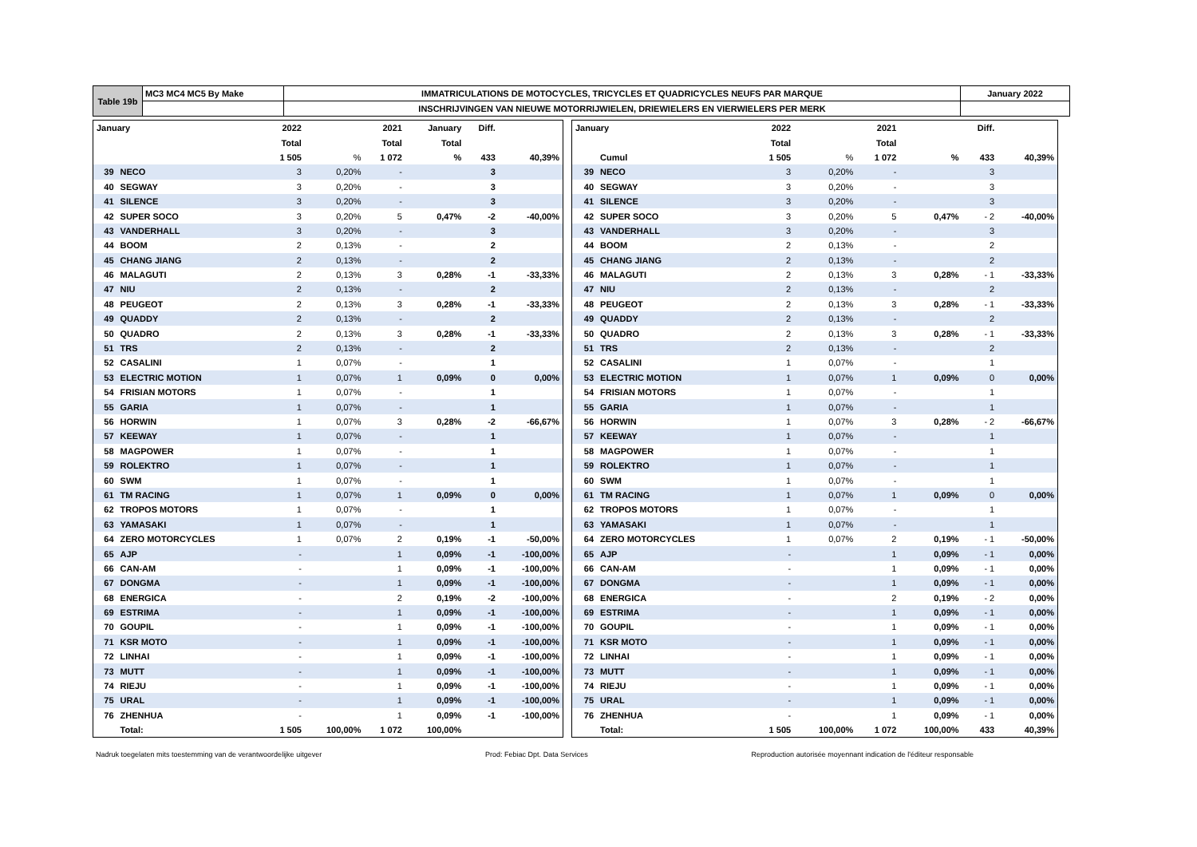| Table 19b | MC3 MC4 MC5 By Make | IMMATRICULATIONS DE MOTOCYCLES, TRICYCLES ET QUADRICYCLES NEUFS PAR MARQUE | January 2022 |
| | | INSCHRIJVINGEN VAN NIEUWE MOTORRIJWIELEN, DRIEWIELERS EN VIERWIELERS PER MERK | |
| January | | 2022 | | 2021 | January | Diff. | |
| --- | --- | --- | --- | --- | --- | --- | --- |
| | | Total | | Total | Total | | |
| | | 1 505 | % | 1 072 | % | 433 | 40,39% |
| 39 | NECO | 3 | 0,20% | - | | 3 | |
| 40 | SEGWAY | 3 | 0,20% | - | | 3 | |
| 41 | SILENCE | 3 | 0,20% | - | | 3 | |
| 42 | SUPER SOCO | 3 | 0,20% | 5 | 0,47% | -2 | -40,00% |
| 43 | VANDERHALL | 3 | 0,20% | - | | 3 | |
| 44 | BOOM | 2 | 0,13% | - | | 2 | |
| 45 | CHANG JIANG | 2 | 0,13% | - | | 2 | |
| 46 | MALAGUTI | 2 | 0,13% | 3 | 0,28% | -1 | -33,33% |
| 47 | NIU | 2 | 0,13% | - | | 2 | |
| 48 | PEUGEOT | 2 | 0,13% | 3 | 0,28% | -1 | -33,33% |
| 49 | QUADDY | 2 | 0,13% | - | | 2 | |
| 50 | QUADRO | 2 | 0,13% | 3 | 0,28% | -1 | -33,33% |
| 51 | TRS | 2 | 0,13% | - | | 2 | |
| 52 | CASALINI | 1 | 0,07% | - | | 1 | |
| 53 | ELECTRIC MOTION | 1 | 0,07% | 1 | 0,09% | 0 | 0,00% |
| 54 | FRISIAN MOTORS | 1 | 0,07% | - | | 1 | |
| 55 | GARIA | 1 | 0,07% | - | | 1 | |
| 56 | HORWIN | 1 | 0,07% | 3 | 0,28% | -2 | -66,67% |
| 57 | KEEWAY | 1 | 0,07% | - | | 1 | |
| 58 | MAGPOWER | 1 | 0,07% | - | | 1 | |
| 59 | ROLEKTRO | 1 | 0,07% | - | | 1 | |
| 60 | SWM | 1 | 0,07% | - | | 1 | |
| 61 | TM RACING | 1 | 0,07% | 1 | 0,09% | 0 | 0,00% |
| 62 | TROPOS MOTORS | 1 | 0,07% | - | | 1 | |
| 63 | YAMASAKI | 1 | 0,07% | - | | 1 | |
| 64 | ZERO MOTORCYCLES | 1 | 0,07% | 2 | 0,19% | -1 | -50,00% |
| 65 | AJP | - | | 1 | 0,09% | -1 | -100,00% |
| 66 | CAN-AM | - | | 1 | 0,09% | -1 | -100,00% |
| 67 | DONGMA | - | | 1 | 0,09% | -1 | -100,00% |
| 68 | ENERGICA | - | | 2 | 0,19% | -2 | -100,00% |
| 69 | ESTRIMA | - | | 1 | 0,09% | -1 | -100,00% |
| 70 | GOUPIL | - | | 1 | 0,09% | -1 | -100,00% |
| 71 | KSR MOTO | - | | 1 | 0,09% | -1 | -100,00% |
| 72 | LINHAI | - | | 1 | 0,09% | -1 | -100,00% |
| 73 | MUTT | - | | 1 | 0,09% | -1 | -100,00% |
| 74 | RIEJU | - | | 1 | 0,09% | -1 | -100,00% |
| 75 | URAL | - | | 1 | 0,09% | -1 | -100,00% |
| 76 | ZHENHUA | - | | 1 | 0,09% | -1 | -100,00% |
| | Total: | 1 505 | 100,00% | 1 072 | 100,00% | | |
| January | | 2022 | | 2021 | | Diff. | |
| --- | --- | --- | --- | --- | --- | --- | --- |
| | | Total | | Total | | | |
| | Cumul | 1 505 | % | 1 072 | % | 433 | 40,39% |
| 39 | NECO | 3 | 0,20% | - | | 3 | |
| 40 | SEGWAY | 3 | 0,20% | - | | 3 | |
| 41 | SILENCE | 3 | 0,20% | - | | 3 | |
| 42 | SUPER SOCO | 3 | 0,20% | 5 | 0,47% | - 2 | -40,00% |
| 43 | VANDERHALL | 3 | 0,20% | - | | 3 | |
| 44 | BOOM | 2 | 0,13% | - | | 2 | |
| 45 | CHANG JIANG | 2 | 0,13% | - | | 2 | |
| 46 | MALAGUTI | 2 | 0,13% | 3 | 0,28% | - 1 | -33,33% |
| 47 | NIU | 2 | 0,13% | - | | 2 | |
| 48 | PEUGEOT | 2 | 0,13% | 3 | 0,28% | - 1 | -33,33% |
| 49 | QUADDY | 2 | 0,13% | - | | 2 | |
| 50 | QUADRO | 2 | 0,13% | 3 | 0,28% | - 1 | -33,33% |
| 51 | TRS | 2 | 0,13% | - | | 2 | |
| 52 | CASALINI | 1 | 0,07% | - | | 1 | |
| 53 | ELECTRIC MOTION | 1 | 0,07% | 1 | 0,09% | 0 | 0,00% |
| 54 | FRISIAN MOTORS | 1 | 0,07% | - | | 1 | |
| 55 | GARIA | 1 | 0,07% | - | | 1 | |
| 56 | HORWIN | 1 | 0,07% | 3 | 0,28% | - 2 | -66,67% |
| 57 | KEEWAY | 1 | 0,07% | - | | 1 | |
| 58 | MAGPOWER | 1 | 0,07% | - | | 1 | |
| 59 | ROLEKTRO | 1 | 0,07% | - | | 1 | |
| 60 | SWM | 1 | 0,07% | - | | 1 | |
| 61 | TM RACING | 1 | 0,07% | 1 | 0,09% | 0 | 0,00% |
| 62 | TROPOS MOTORS | 1 | 0,07% | - | | 1 | |
| 63 | YAMASAKI | 1 | 0,07% | - | | 1 | |
| 64 | ZERO MOTORCYCLES | 1 | 0,07% | 2 | 0,19% | - 1 | -50,00% |
| 65 | AJP | - | | 1 | 0,09% | - 1 | 0,00% |
| 66 | CAN-AM | - | | 1 | 0,09% | - 1 | 0,00% |
| 67 | DONGMA | - | | 1 | 0,09% | - 1 | 0,00% |
| 68 | ENERGICA | - | | 2 | 0,19% | - 2 | 0,00% |
| 69 | ESTRIMA | - | | 1 | 0,09% | - 1 | 0,00% |
| 70 | GOUPIL | - | | 1 | 0,09% | - 1 | 0,00% |
| 71 | KSR MOTO | - | | 1 | 0,09% | - 1 | 0,00% |
| 72 | LINHAI | - | | 1 | 0,09% | - 1 | 0,00% |
| 73 | MUTT | - | | 1 | 0,09% | - 1 | 0,00% |
| 74 | RIEJU | - | | 1 | 0,09% | - 1 | 0,00% |
| 75 | URAL | - | | 1 | 0,09% | - 1 | 0,00% |
| 76 | ZHENHUA | - | | 1 | 0,09% | - 1 | 0,00% |
| | Total: | 1 505 | 100,00% | 1 072 | 100,00% | 433 | 40,39% |
Nadruk toegelaten mits toestemming van de verantwoordelijke uitgever Prod: Febiac Dpt. Data Services Reproduction autorisée moyennant indication de l'éditeur responsable